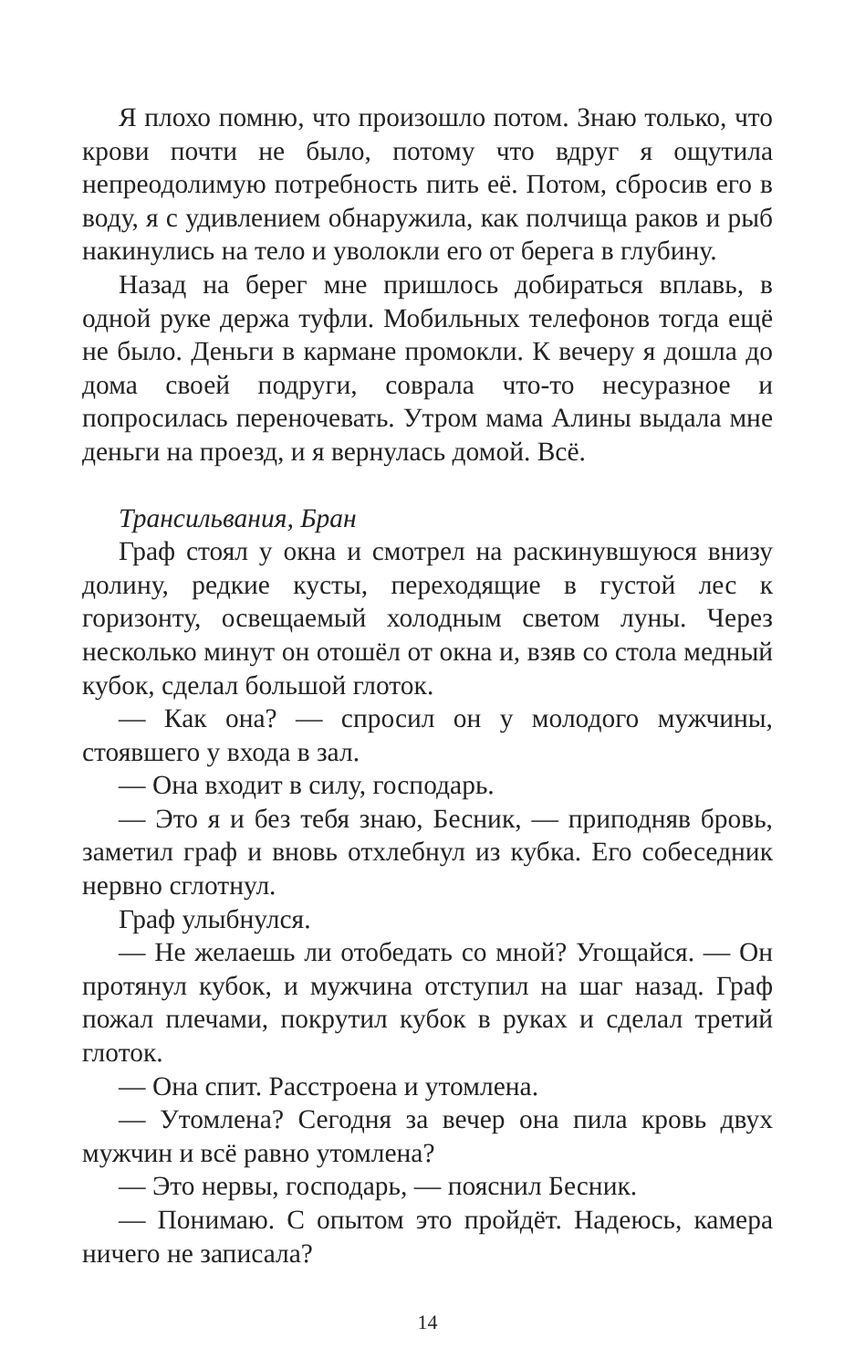Я плохо помню, что произошло потом. Знаю только, что крови почти не было, потому что вдруг я ощутила непреодолимую потребность пить её. Потом, сбросив его в воду, я с удивлением обнаружила, как полчища раков и рыб накинулись на тело и уволокли его от берега в глубину.
Назад на берег мне пришлось добираться вплавь, в одной руке держа туфли. Мобильных телефонов тогда ещё не было. Деньги в кармане промокли. К вечеру я дошла до дома своей подруги, соврала что-то несуразное и попросилась переночевать. Утром мама Алины выдала мне деньги на проезд, и я вернулась домой. Всё.
Трансильвания, Бран
Граф стоял у окна и смотрел на раскинувшуюся внизу долину, редкие кусты, переходящие в густой лес к горизонту, освещаемый холодным светом луны. Через несколько минут он отошёл от окна и, взяв со стола медный кубок, сделал большой глоток.
— Как она? — спросил он у молодого мужчины, стоявшего у входа в зал.
— Она входит в силу, господарь.
— Это я и без тебя знаю, Бесник, — приподняв бровь, заметил граф и вновь отхлебнул из кубка. Его собеседник нервно сглотнул.
Граф улыбнулся.
— Не желаешь ли отобедать со мной? Угощайся. — Он протянул кубок, и мужчина отступил на шаг назад. Граф пожал плечами, покрутил кубок в руках и сделал третий глоток.
— Она спит. Расстроена и утомлена.
— Утомлена? Сегодня за вечер она пила кровь двух мужчин и всё равно утомлена?
— Это нервы, господарь, — пояснил Бесник.
— Понимаю. С опытом это пройдёт. Надеюсь, камера ничего не записала?
14